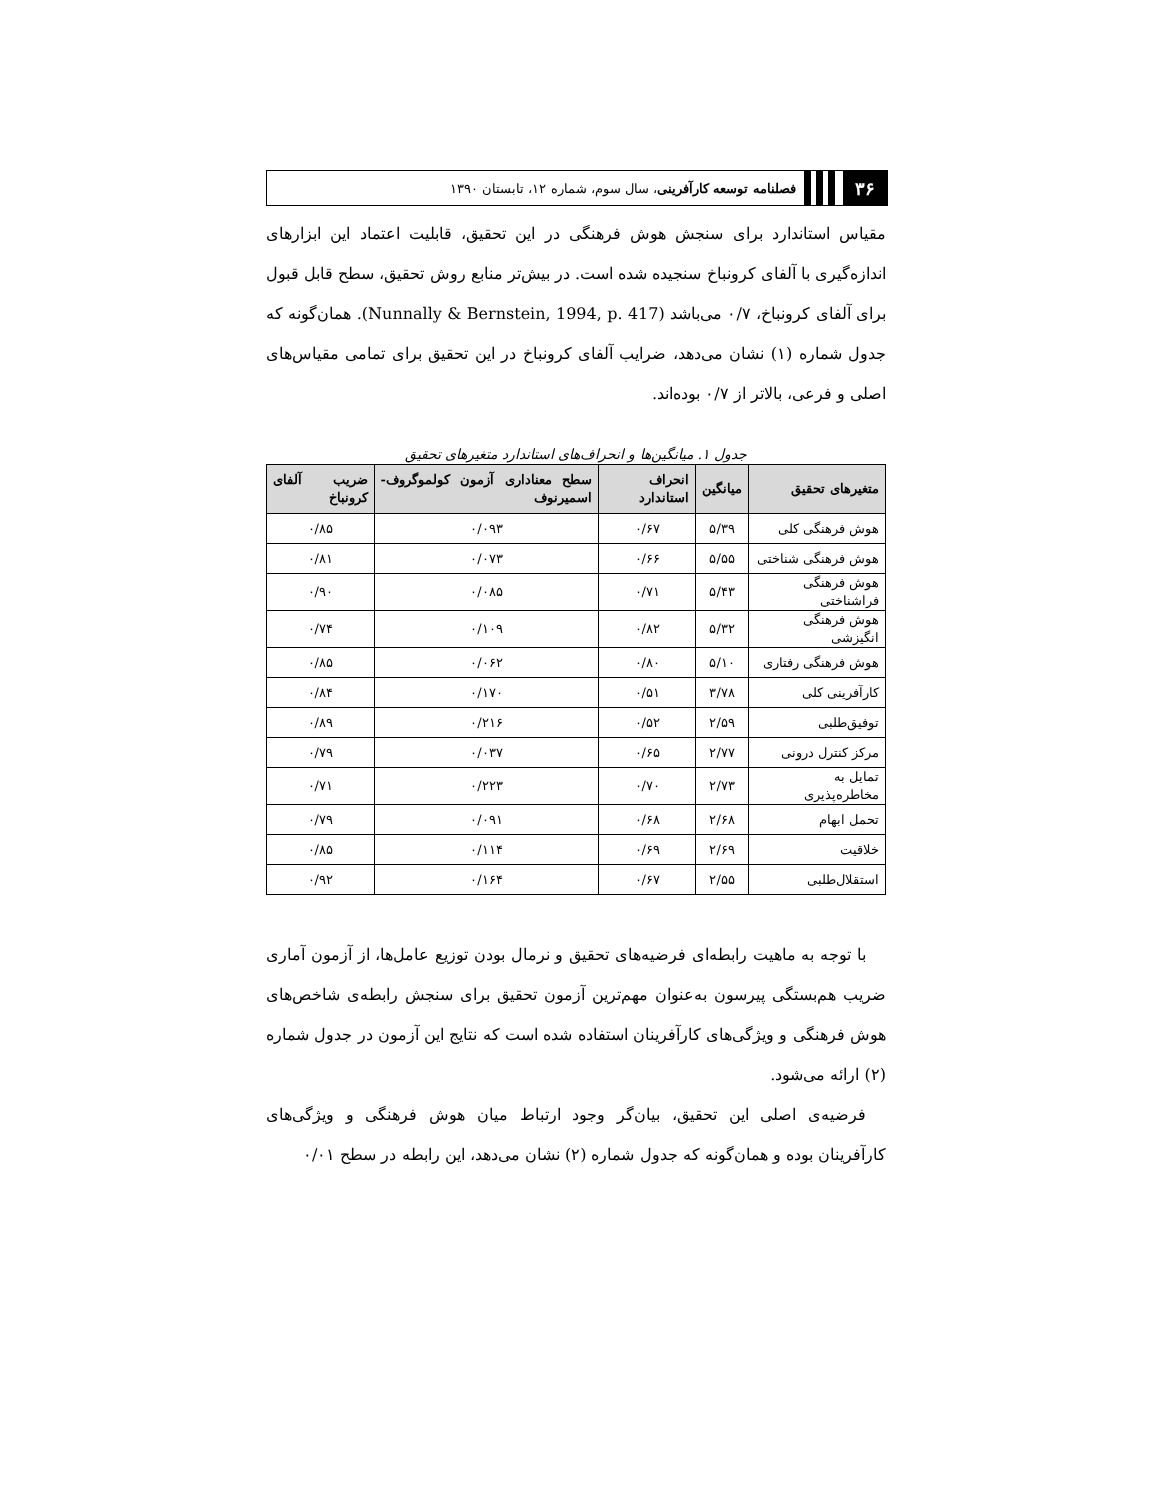۳۶
فصلنامه توسعه کارآفرینی، سال سوم، شماره ۱۲، تابستان ۱۳۹۰
مقیاس استاندارد برای سنجش هوش فرهنگی در این تحقیق، قابلیت اعتماد این ابزارهای اندازه‌گیری با آلفای کرونباخ سنجیده شده است. در بیش‌تر منابع روش تحقیق، سطح قابل قبول برای آلفای کرونباخ، ۰/۷ می‌باشد (Nunnally & Bernstein, 1994, p. 417). همان‌گونه که جدول شماره (۱) نشان می‌دهد، ضرایب آلفای کرونباخ در این تحقیق برای تمامی مقیاس‌های اصلی و فرعی، بالاتر از ۰/۷ بوده‌اند.
جدول ۱. میانگین‌ها و انحراف‌های استاندارد متغیرهای تحقیق
| متغیرهای تحقیق | میانگین | انحراف استاندارد | سطح معناداری آزمون کولموگروف- اسمیرنوف | ضریب آلفای کرونباخ |
| --- | --- | --- | --- | --- |
| هوش فرهنگی کلی | ۵/۳۹ | ۰/۶۷ | ۰/۰۹۳ | ۰/۸۵ |
| هوش فرهنگی شناختی | ۵/۵۵ | ۰/۶۶ | ۰/۰۷۳ | ۰/۸۱ |
| هوش فرهنگی فراشناختی | ۵/۴۳ | ۰/۷۱ | ۰/۰۸۵ | ۰/۹۰ |
| هوش فرهنگی انگیزشی | ۵/۳۲ | ۰/۸۲ | ۰/۱۰۹ | ۰/۷۴ |
| هوش فرهنگی رفتاری | ۵/۱۰ | ۰/۸۰ | ۰/۰۶۲ | ۰/۸۵ |
| کارآفرینی کلی | ۳/۷۸ | ۰/۵۱ | ۰/۱۷۰ | ۰/۸۴ |
| توفیق‌طلبی | ۲/۵۹ | ۰/۵۲ | ۰/۲۱۶ | ۰/۸۹ |
| مرکز کنترل درونی | ۲/۷۷ | ۰/۶۵ | ۰/۰۳۷ | ۰/۷۹ |
| تمایل به مخاطره‌پذیری | ۲/۷۳ | ۰/۷۰ | ۰/۲۲۳ | ۰/۷۱ |
| تحمل ابهام | ۲/۶۸ | ۰/۶۸ | ۰/۰۹۱ | ۰/۷۹ |
| خلاقیت | ۲/۶۹ | ۰/۶۹ | ۰/۱۱۴ | ۰/۸۵ |
| استقلال‌طلبی | ۲/۵۵ | ۰/۶۷ | ۰/۱۶۴ | ۰/۹۲ |
با توجه به ماهیت رابطه‌ای فرضیه‌های تحقیق و نرمال بودن توزیع عامل‌ها، از آزمون آماری ضریب هم‌بستگی پیرسون به‌عنوان مهم‌ترین آزمون تحقیق برای سنجش رابطه‌ی شاخص‌های هوش فرهنگی و ویژگی‌های کارآفرینان استفاده شده است که نتایج این آزمون در جدول شماره (۲) ارائه می‌شود.
فرضیه‌ی اصلی این تحقیق، بیان‌گر وجود ارتباط میان هوش فرهنگی و ویژگی‌های کارآفرینان بوده و همان‌گونه که جدول شماره (۲) نشان می‌دهد، این رابطه در سطح ۰/۰۱